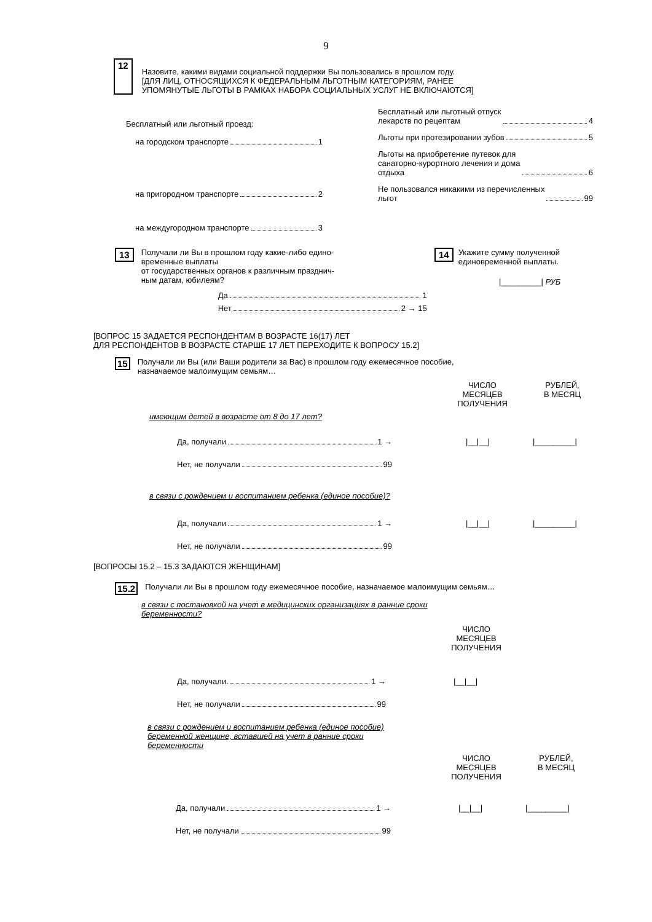9
12
Назовите, какими видами социальной поддержки Вы пользовались в прошлом году.
[ДЛЯ ЛИЦ, ОТНОСЯЩИХСЯ К ФЕДЕРАЛЬНЫМ ЛЬГОТНЫМ КАТЕГОРИЯМ, РАНЕЕ
УПОМЯНУТЫЕ ЛЬГОТЫ В РАМКАХ НАБОРА СОЦИАЛЬНЫХ УСЛУГ НЕ ВКЛЮЧАЮТСЯ]
Бесплатный или льготный проезд:
на городском транспорте 1
на пригородном транспорте 2
на междугородном транспорте 3
Бесплатный или льготный отпуск
лекарств по рецептам 4
Льготы при протезировании зубов 5
Льготы на приобретение путевок для
санаторно-курортного лечения и дома
отдыха 6
Не пользовался никакими из перечисленных
льгот 99
13
Получали ли Вы в прошлом году какие-либо едино-
временные выплаты
от государственных органов к различным празднич-
ным датам, юбилеям?
Да 1
Нет 2 → 15
14
Укажите сумму полученной
единовременной выплаты.
|_________| РУБ
[ВОПРОС 15 ЗАДАЕТСЯ РЕСПОНДЕНТАМ В ВОЗРАСТЕ 16(17) ЛЕТ
ДЛЯ РЕСПОНДЕНТОВ В ВОЗРАСТЕ СТАРШЕ 17 ЛЕТ ПЕРЕХОДИТЕ К ВОПРОСУ 15.2]
15
Получали ли Вы (или Ваши родители за Вас) в прошлом году ежемесячное пособие,
назначаемое малоимущим семьям…
ЧИСЛО
МЕСЯЦЕВ
ПОЛУЧЕНИЯ
РУБЛЕЙ,
В МЕСЯЦ
имеющим детей в возрасте от 8 до 17 лет?
Да, получали 1 → |__|__| |_________|
Нет, не получали 99
в связи с рождением и воспитанием ребенка (единое пособие)?
Да, получали 1 → |__|__| |_________|
Нет, не получали 99
[ВОПРОСЫ 15.2 – 15.3 ЗАДАЮТСЯ ЖЕНЩИНАМ]
15.2
Получали ли Вы в прошлом году ежемесячное пособие, назначаемое малоимущим семьям…
в связи с постановкой на учет в медицинских организациях в ранние сроки
беременности?
ЧИСЛО
МЕСЯЦЕВ
ПОЛУЧЕНИЯ
Да, получали. 1 → |__|__|
Нет, не получали 99
в связи с рождением и воспитанием ребенка (единое пособие)
беременной женщине, вставшей на учет в ранние сроки
беременности
ЧИСЛО
МЕСЯЦЕВ
ПОЛУЧЕНИЯ
РУБЛЕЙ,
В МЕСЯЦ
Да, получали 1 → |__|__| |_________|
Нет, не получали 99